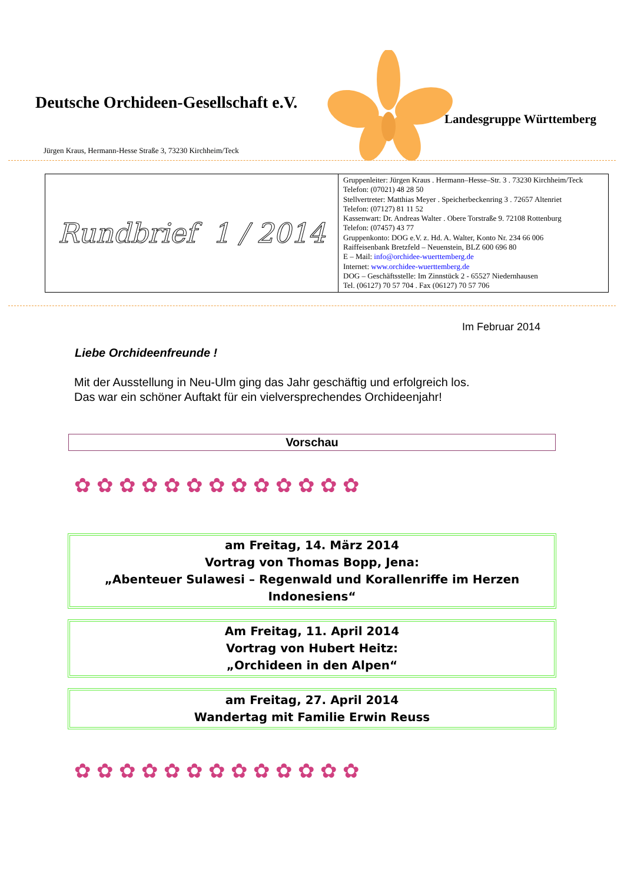Deutsche Orchideen-Gesellschaft e.V.
Landesgruppe Württemberg
Jürgen Kraus, Hermann-Hesse Straße 3, 73230 Kirchheim/Teck
| Rundbrief 1 / 2014 | Gruppenleiter: Jürgen Kraus . Hermann–Hesse–Str. 3 . 73230 Kirchheim/Teck Telefon: (07021) 48 28 50 Stellvertreter: Matthias Meyer . Speicherbeckenring 3 . 72657 Altenriet Telefon: (07127) 81 11 52 Kassenwart: Dr. Andreas Walter . Obere Torstraße 9. 72108 Rottenburg Telefon: (07457) 43 77 Gruppenkonto: DOG e.V. z. Hd. A. Walter, Konto Nr. 234 66 006 Raiffeisenbank Bretzfeld – Neuenstein, BLZ 600 696 80 E – Mail: info@orchidee-wuerttemberg.de Internet: www.orchidee-wuerttemberg.de DOG – Geschäftsstelle: Im Zinnstück 2 - 65527 Niedernhausen Tel. (06127) 70 57 704 . Fax (06127) 70 57 706 |
Im Februar 2014
Liebe Orchideenfreunde !
Mit der Ausstellung in Neu-Ulm ging das Jahr geschäftig und erfolgreich los.
Das war ein schöner Auftakt für ein vielversprechendes Orchideenjahr!
Vorschau
✿✿✿✿✿✿✿✿✿✿✿✿✿
am Freitag, 14. März 2014
Vortrag von Thomas Bopp, Jena:
„Abenteuer Sulawesi – Regenwald und Korallenriffe im Herzen Indonesiens“
Am Freitag, 11. April 2014
Vortrag von Hubert Heitz:
„Orchideen in den Alpen“
am Freitag, 27. April 2014
Wandertag mit Familie Erwin Reuss
✿✿✿✿✿✿✿✿✿✿✿✿✿